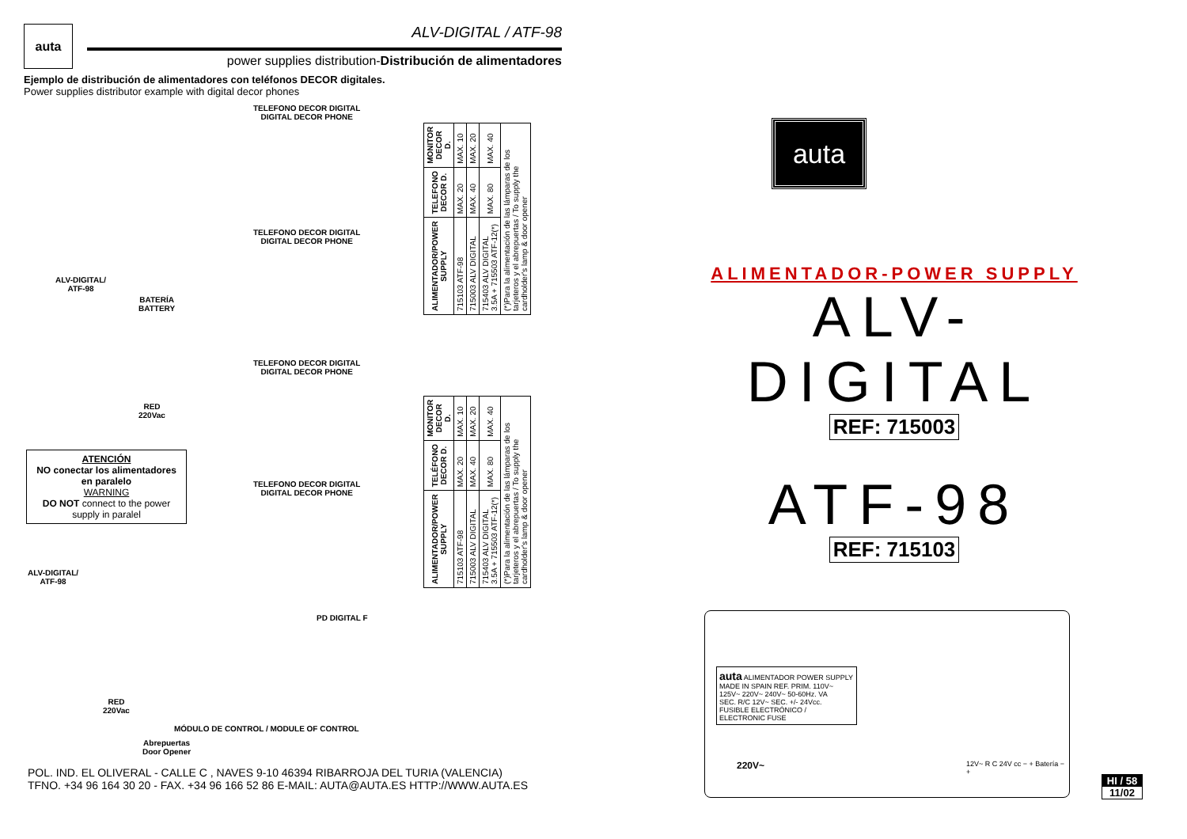auta
ALV-DIGITAL / ATF-98
power supplies distribution-Distribución de alimentadores
Ejemplo de distribución de alimentadores con teléfonos DECOR digitales.
Power supplies distributor example with digital decor phones
TELEFONO DECOR DIGITAL
DIGITAL DECOR PHONE
TELEFONO DECOR DIGITAL
DIGITAL DECOR PHONE
TELEFONO DECOR DIGITAL
DIGITAL DECOR PHONE
TELEFONO DECOR DIGITAL
DIGITAL DECOR PHONE
ALV-DIGITAL/
ATF-98
BATERÍA
BATTERY
RED
220Vac
ATENCIÓN
NO conectar los alimentadores en paralelo
WARNING
DO NOT connect to the power supply in paralel
ALV-DIGITAL/
ATF-98
RED
220Vac
PD DIGITAL F
MÓDULO DE CONTROL / MODULE OF CONTROL
Abrepuertas
Door Opener
| ALIMENTADOR/POWER SUPPLY | TELEFONO DECOR D. | MONITOR DECOR D. |
| --- | --- | --- |
| 715103 ATF-98 | MAX. 20 | MAX. 10 |
| 715003 ALV DIGITAL | MAX. 40 | MAX. 20 |
| 715403 ALV DIGITAL 3.5A + 715503 ATF-12(*) | MAX. 80 | MAX. 40 |
| (*)Para la alimentación de las lámparas de los tarjeteros y el abrepuertas / To supply the cardholder's lamp & door opener | | |
| ALIMENTADOR/POWER SUPPLY | TELÉFONO DECOR D. | MONITOR DECOR D. |
| --- | --- | --- |
| 715103 ATF-98 | MAX. 20 | MAX. 10 |
| 715003 ALV DIGITAL | MAX. 40 | MAX. 20 |
| 715403 ALV DIGITAL 3.5A + 715503 ATF-12(*) | MAX. 80 | MAX. 40 |
| (*)Para la alimentación de las lámparas de los tarjeteros y el abrepuertas / To supply the cardholder's lamp & door opener | | |
POL. IND. EL OLIVERAL - CALLE C , NAVES 9-10 46394 RIBARROJA DEL TURIA (VALENCIA)
TFNO. +34 96 164 30 20 - FAX. +34 96 166 52 86 E-MAIL: AUTA@AUTA.ES HTTP://WWW.AUTA.ES
auta
ALIMENTADOR-POWER SUPPLY
ALV-DIGITAL
REF: 715003
ATF-98
REF: 715103
auta ALIMENTADOR POWER SUPPLY
MADE IN SPAIN REF. PRIM. 110V~ 125V~ 220V~ 240V~ 50-60Hz. VA
SEC. R/C 12V~ SEC. +/- 24Vcc.
FUSIBLE ELECTRÓNICO / ELECTRONIC FUSE
220V~
12V~ R C 24V cc − + Batería − +
HI / 58
11/02